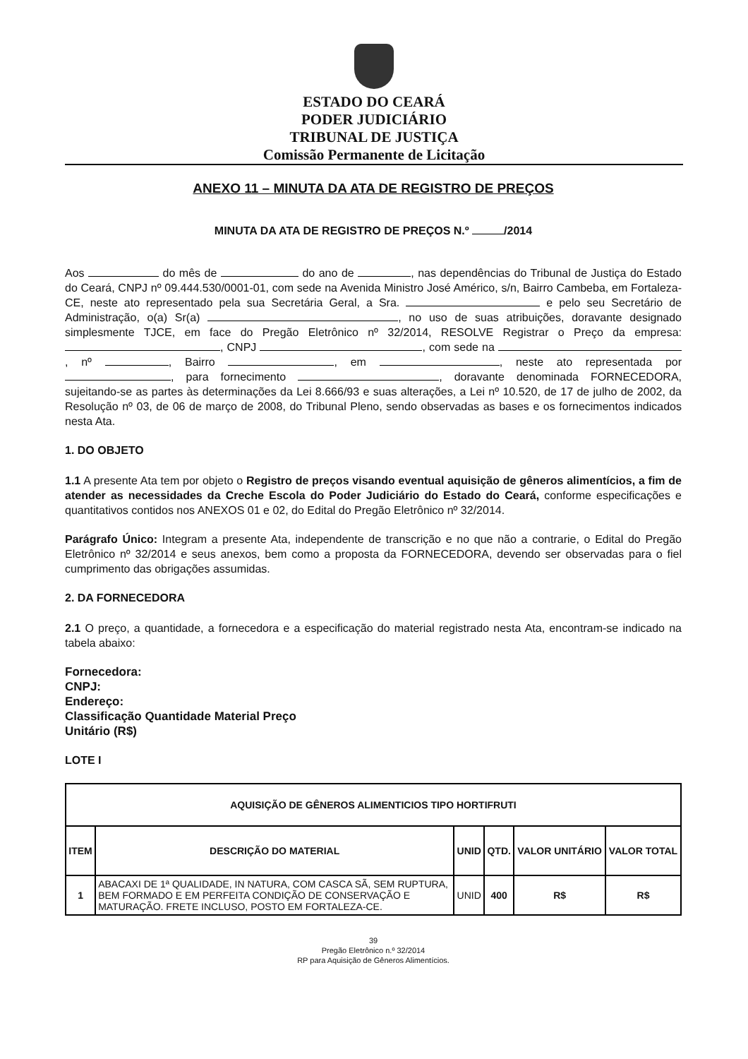ESTADO DO CEARÁ
PODER JUDICIÁRIO
TRIBUNAL DE JUSTIÇA
Comissão Permanente de Licitação
ANEXO 11 – MINUTA DA ATA DE REGISTRO DE PREÇOS
MINUTA DA ATA DE REGISTRO DE PREÇOS N.º /2014
Aos do mês de do ano de , nas dependências do Tribunal de Justiça do Estado do Ceará, CNPJ nº 09.444.530/0001-01, com sede na Avenida Ministro José Américo, s/n, Bairro Cambeba, em Fortaleza-CE, neste ato representado pela sua Secretária Geral, a Sra. e pelo seu Secretário de Administração, o(a) Sr(a) , no uso de suas atribuições, doravante designado simplesmente TJCE, em face do Pregão Eletrônico nº 32/2014, RESOLVE Registrar o Preço da empresa: , CNPJ , com sede na , nº , Bairro , em , neste ato representada por , para fornecimento , doravante denominada FORNECEDORA, sujeitando-se as partes às determinações da Lei 8.666/93 e suas alterações, a Lei nº 10.520, de 17 de julho de 2002, da Resolução nº 03, de 06 de março de 2008, do Tribunal Pleno, sendo observadas as bases e os fornecimentos indicados nesta Ata.
1. DO OBJETO
1.1 A presente Ata tem por objeto o Registro de preços visando eventual aquisição de gêneros alimentícios, a fim de atender as necessidades da Creche Escola do Poder Judiciário do Estado do Ceará, conforme especificações e quantitativos contidos nos ANEXOS 01 e 02, do Edital do Pregão Eletrônico nº 32/2014.
Parágrafo Único: Integram a presente Ata, independente de transcrição e no que não a contrarie, o Edital do Pregão Eletrônico nº 32/2014 e seus anexos, bem como a proposta da FORNECEDORA, devendo ser observadas para o fiel cumprimento das obrigações assumidas.
2. DA FORNECEDORA
2.1 O preço, a quantidade, a fornecedora e a especificação do material registrado nesta Ata, encontram-se indicado na tabela abaixo:
Fornecedora:
CNPJ:
Endereço:
Classificação Quantidade Material Preço
Unitário (R$)
LOTE I
| AQUISIÇÃO DE GÊNEROS ALIMENTICIOS TIPO HORTIFRUTI | | | | | |
| --- | --- | --- | --- | --- | --- |
| ITEM | DESCRIÇÃO DO MATERIAL | UNID | QTD. | VALOR UNITÁRIO | VALOR TOTAL |
| 1 | ABACAXI DE 1ª QUALIDADE, IN NATURA, COM CASCA SÃ, SEM RUPTURA, BEM FORMADO E EM PERFEITA CONDIÇÃO DE CONSERVAÇÃO E MATURAÇÃO. FRETE INCLUSO, POSTO EM FORTALEZA-CE. | UNID | 400 | R$ | R$ |
39
Pregão Eletrônico n.º 32/2014
RP para Aquisição de Gêneros Alimentícios.